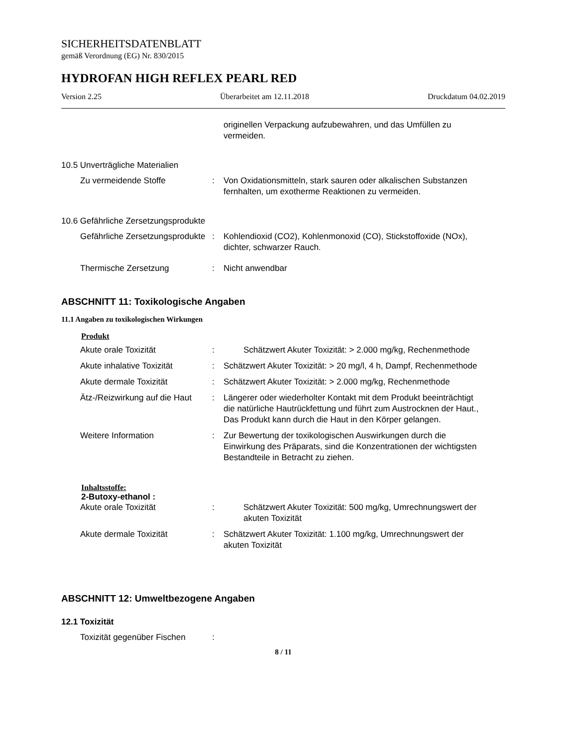SICHERHEITSDATENBLATT
gemäß Verordnung (EG) Nr. 830/2015
HYDROFAN HIGH REFLEX PEARL RED
Version 2.25 Überarbeitet am 12.11.2018 Druckdatum 04.02.2019
originellen Verpackung aufzubewahren, und das Umfüllen zu vermeiden.
10.5 Unverträgliche Materialien
Zu vermeidende Stoffe : Von Oxidationsmitteln, stark sauren oder alkalischen Substanzen fernhalten, um exotherme Reaktionen zu vermeiden.
10.6 Gefährliche Zersetzungsprodukte
Gefährliche Zersetzungsprodukte
: Kohlendioxid (CO2), Kohlenmonoxid (CO), Stickstoffoxide (NOx), dichter, schwarzer Rauch.
Thermische Zersetzung : Nicht anwendbar
ABSCHNITT 11: Toxikologische Angaben
11.1 Angaben zu toxikologischen Wirkungen
Produkt
Akute orale Toxizität : Schätzwert Akuter Toxizität: > 2.000 mg/kg, Rechenmethode
Akute inhalative Toxizität
: Schätzwert Akuter Toxizität: > 20 mg/l, 4 h, Dampf, Rechenmethode
Akute dermale Toxizität : Schätzwert Akuter Toxizität: > 2.000 mg/kg, Rechenmethode
Ätz-/Reizwirkung auf die Haut
: Längerer oder wiederholter Kontakt mit dem Produkt beeinträchtigt die natürliche Hautrückfettung und führt zum Austrocknen der Haut., Das Produkt kann durch die Haut in den Körper gelangen.
Weitere Information : Zur Bewertung der toxikologischen Auswirkungen durch die Einwirkung des Präparats, sind die Konzentrationen der wichtigsten Bestandteile in Betracht zu ziehen.
Inhaltsstoffe:
2-Butoxy-ethanol :
Akute orale Toxizität : Schätzwert Akuter Toxizität: 500 mg/kg, Umrechnungswert der akuten Toxizität
Akute dermale Toxizität : Schätzwert Akuter Toxizität: 1.100 mg/kg, Umrechnungswert der akuten Toxizität
ABSCHNITT 12: Umweltbezogene Angaben
12.1 Toxizität
Toxizität gegenüber Fischen
:
8 / 11